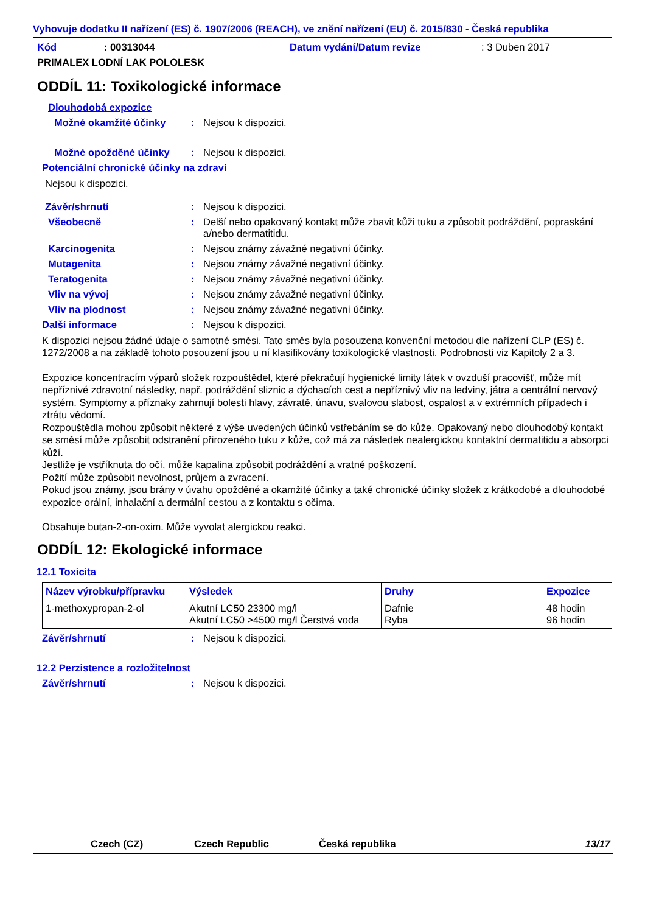Vyhovuje dodatku II nařízení (ES) č. 1907/2006 (REACH), ve znění nařízení (EU) č. 2015/830 - Česká republika
Kód: 00313044 Datum vydání/Datum revize: 3 Duben 2017
PRIMALEX LODNÍ LAK POLOLESK
ODDÍL 11: Toxikologické informace
Dlouhodobá expozice
Možné okamžité účinky: Nejsou k dispozici.
Možné opožděné účinky: Nejsou k dispozici.
Potenciální chronické účinky na zdraví
Nejsou k dispozici.
Závěr/shrnutí: Nejsou k dispozici.
Všeobecně: Delší nebo opakovaný kontakt může zbavit kůži tuku a způsobit podráždění, popraskání a/nebo dermatitidu.
Karcinogenita: Nejsou známy závažné negativní účinky.
Mutagenita: Nejsou známy závažné negativní účinky.
Teratogenita: Nejsou známy závažné negativní účinky.
Vliv na vývoj: Nejsou známy závažné negativní účinky.
Vliv na plodnost: Nejsou známy závažné negativní účinky.
Další informace: Nejsou k dispozici.
K dispozici nejsou žádné údaje o samotné směsi. Tato směs byla posouzena konvenční metodou dle nařízení CLP (ES) č. 1272/2008 a na základě tohoto posouzení jsou u ní klasifikovány toxikologické vlastnosti. Podrobnosti viz Kapitoly 2 a 3.
Expozice koncentracím výparů složek rozpouštědel, které překračují hygienické limity látek v ovzduší pracovišť, může mít nepříznivé zdravotní následky, např. podráždění sliznic a dýchacích cest a nepříznivý vliv na ledviny, játra a centrální nervový systém. Symptomy a příznaky zahrnují bolesti hlavy, závratě, únavu, svalovou slabost, ospalost a v extrémních případech i ztrátu vědomí.
Rozpouštědla mohou způsobit některé z výše uvedených účinků vstřebáním se do kůže. Opakovaný nebo dlouhodobý kontakt se směsí může způsobit odstranění přirozeného tuku z kůže, což má za následek nealergickou kontaktní dermatitidu a absorpci kůží.
Jestliže je vstříknuta do očí, může kapalina způsobit podráždění a vratné poškození.
Požití může způsobit nevolnost, průjem a zvracení.
Pokud jsou známy, jsou brány v úvahu opožděné a okamžité účinky a také chronické účinky složek z krátkodobé a dlouhodobé expozice orální, inhalační a dermální cestou a z kontaktu s očima.
Obsahuje butan-2-on-oxim. Může vyvolat alergickou reakci.
ODDÍL 12: Ekologické informace
12.1 Toxicita
| Název výrobku/přípravku | Výsledek | Druhy | Expozice |
| --- | --- | --- | --- |
| 1-methoxypropan-2-ol | Akutní LC50 23300 mg/l Akutní LC50 >4500 mg/l Čerstvá voda | Dafnie Ryba | 48 hodin 96 hodin |
Závěr/shrnutí: Nejsou k dispozici.
12.2 Perzistence a rozložitelnost
Závěr/shrnutí: Nejsou k dispozici.
Czech (CZ) Czech Republic Česká republika 13/17